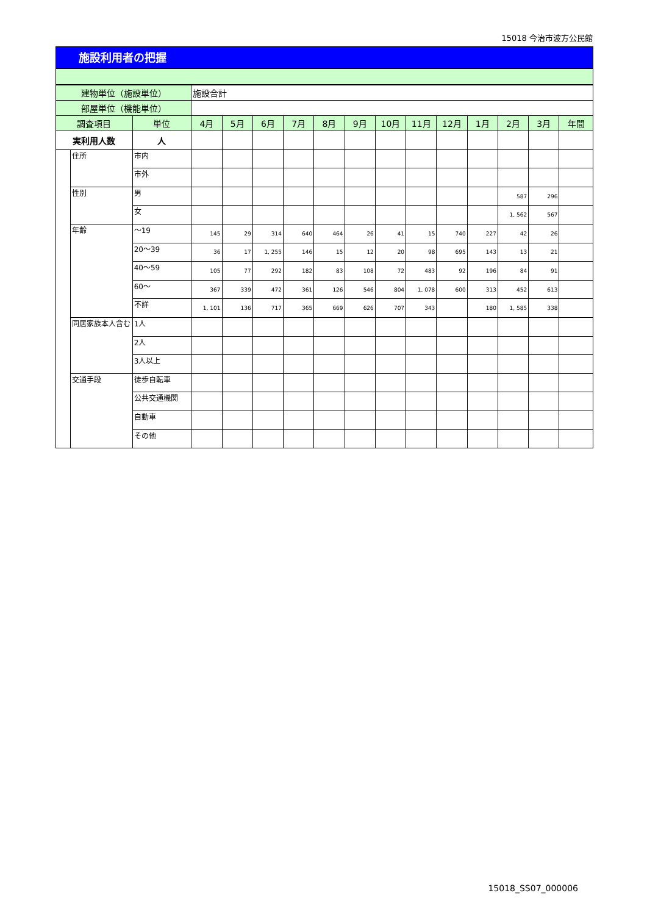15018 今治市波方公民館
施設利用者の把握
| 建物単位（施設単位） | | | 施設合計 | | | | | | | | | | | | |
| 部屋単位（機能単位） | | | | | | | | | | | | | | | |
| 調査項目 | | 単位 | 4月 | 5月 | 6月 | 7月 | 8月 | 9月 | 10月 | 11月 | 12月 | 1月 | 2月 | 3月 | 年間 |
| 実利用人数 | | 人 | | | | | | | | | | | | | |
| | 住所 | 市内 | | | | | | | | | | | | | |
| | | 市外 | | | | | | | | | | | | | |
| | 性別 | 男 | | | | | | | | | | | 587 | 296 | |
| | | 女 | | | | | | | | | | | 1, 562 | 567 | |
| | 年齢 | ～19 | 145 | 29 | 314 | 640 | 464 | 26 | 41 | 15 | 740 | 227 | 42 | 26 | |
| | | 20～39 | 36 | 17 | 1, 255 | 146 | 15 | 12 | 20 | 98 | 695 | 143 | 13 | 21 | |
| | | 40～59 | 105 | 77 | 292 | 182 | 83 | 108 | 72 | 483 | 92 | 196 | 84 | 91 | |
| | | 60～ | 367 | 339 | 472 | 361 | 126 | 546 | 804 | 1, 078 | 600 | 313 | 452 | 613 | |
| | | 不詳 | 1, 101 | 136 | 717 | 365 | 669 | 626 | 707 | 343 | | 180 | 1, 585 | 338 | |
| | 同居家族本人含む | 1人 | | | | | | | | | | | | | |
| | | 2人 | | | | | | | | | | | | | |
| | | 3人以上 | | | | | | | | | | | | | |
| | 交通手段 | 徒歩自転車 | | | | | | | | | | | | | |
| | | 公共交通機関 | | | | | | | | | | | | | |
| | | 自動車 | | | | | | | | | | | | | |
| | | その他 | | | | | | | | | | | | | |
15018_SS07_000006